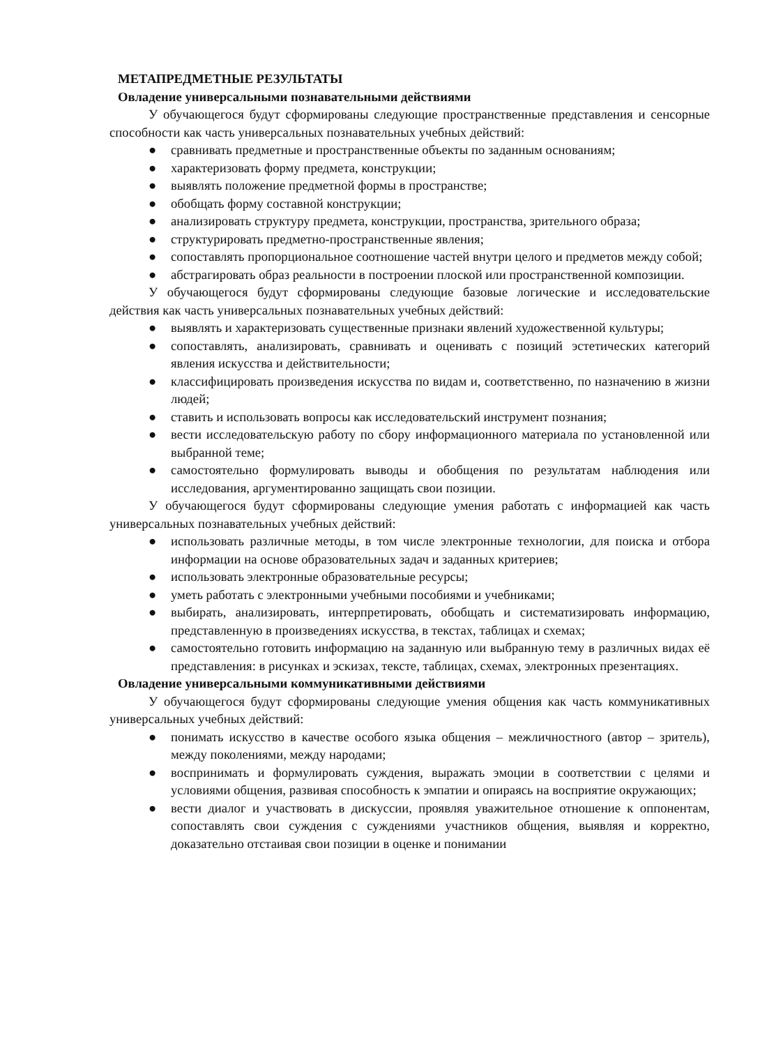МЕТАПРЕДМЕТНЫЕ РЕЗУЛЬТАТЫ
Овладение универсальными познавательными действиями
У обучающегося будут сформированы следующие пространственные представления и сенсорные способности как часть универсальных познавательных учебных действий:
● сравнивать предметные и пространственные объекты по заданным основаниям;
● характеризовать форму предмета, конструкции;
● выявлять положение предметной формы в пространстве;
● обобщать форму составной конструкции;
● анализировать структуру предмета, конструкции, пространства, зрительного образа;
● структурировать предметно-пространственные явления;
● сопоставлять пропорциональное соотношение частей внутри целого и предметов между собой;
● абстрагировать образ реальности в построении плоской или пространственной композиции.
У обучающегося будут сформированы следующие базовые логические и исследовательские действия как часть универсальных познавательных учебных действий:
● выявлять и характеризовать существенные признаки явлений художественной культуры;
● сопоставлять, анализировать, сравнивать и оценивать с позиций эстетических категорий явления искусства и действительности;
● классифицировать произведения искусства по видам и, соответственно, по назначению в жизни людей;
● ставить и использовать вопросы как исследовательский инструмент познания;
● вести исследовательскую работу по сбору информационного материала по установленной или выбранной теме;
● самостоятельно формулировать выводы и обобщения по результатам наблюдения или исследования, аргументированно защищать свои позиции.
У обучающегося будут сформированы следующие умения работать с информацией как часть универсальных познавательных учебных действий:
● использовать различные методы, в том числе электронные технологии, для поиска и отбора информации на основе образовательных задач и заданных критериев;
● использовать электронные образовательные ресурсы;
● уметь работать с электронными учебными пособиями и учебниками;
● выбирать, анализировать, интерпретировать, обобщать и систематизировать информацию, представленную в произведениях искусства, в текстах, таблицах и схемах;
● самостоятельно готовить информацию на заданную или выбранную тему в различных видах её представления: в рисунках и эскизах, тексте, таблицах, схемах, электронных презентациях.
Овладение универсальными коммуникативными действиями
У обучающегося будут сформированы следующие умения общения как часть коммуникативных универсальных учебных действий:
● понимать искусство в качестве особого языка общения – межличностного (автор – зритель), между поколениями, между народами;
● воспринимать и формулировать суждения, выражать эмоции в соответствии с целями и условиями общения, развивая способность к эмпатии и опираясь на восприятие окружающих;
● вести диалог и участвовать в дискуссии, проявляя уважительное отношение к оппонентам, сопоставлять свои суждения с суждениями участников общения, выявляя и корректно, доказательно отстаивая свои позиции в оценке и понимании